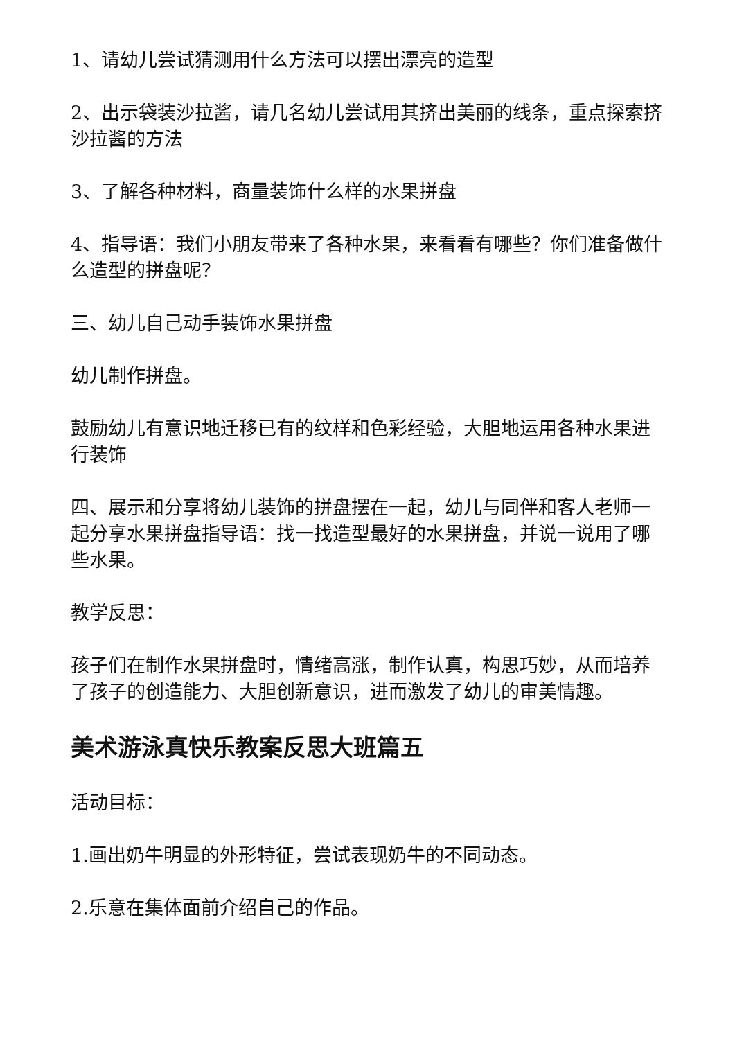1、请幼儿尝试猜测用什么方法可以摆出漂亮的造型
2、出示袋装沙拉酱，请几名幼儿尝试用其挤出美丽的线条，重点探索挤沙拉酱的方法
3、了解各种材料，商量装饰什么样的水果拼盘
4、指导语：我们小朋友带来了各种水果，来看看有哪些？你们准备做什么造型的拼盘呢？
三、幼儿自己动手装饰水果拼盘
幼儿制作拼盘。
鼓励幼儿有意识地迁移已有的纹样和色彩经验，大胆地运用各种水果进行装饰
四、展示和分享将幼儿装饰的拼盘摆在一起，幼儿与同伴和客人老师一起分享水果拼盘指导语：找一找造型最好的水果拼盘，并说一说用了哪些水果。
教学反思：
孩子们在制作水果拼盘时，情绪高涨，制作认真，构思巧妙，从而培养了孩子的创造能力、大胆创新意识，进而激发了幼儿的审美情趣。
美术游泳真快乐教案反思大班篇五
活动目标：
1.画出奶牛明显的外形特征，尝试表现奶牛的不同动态。
2.乐意在集体面前介绍自己的作品。